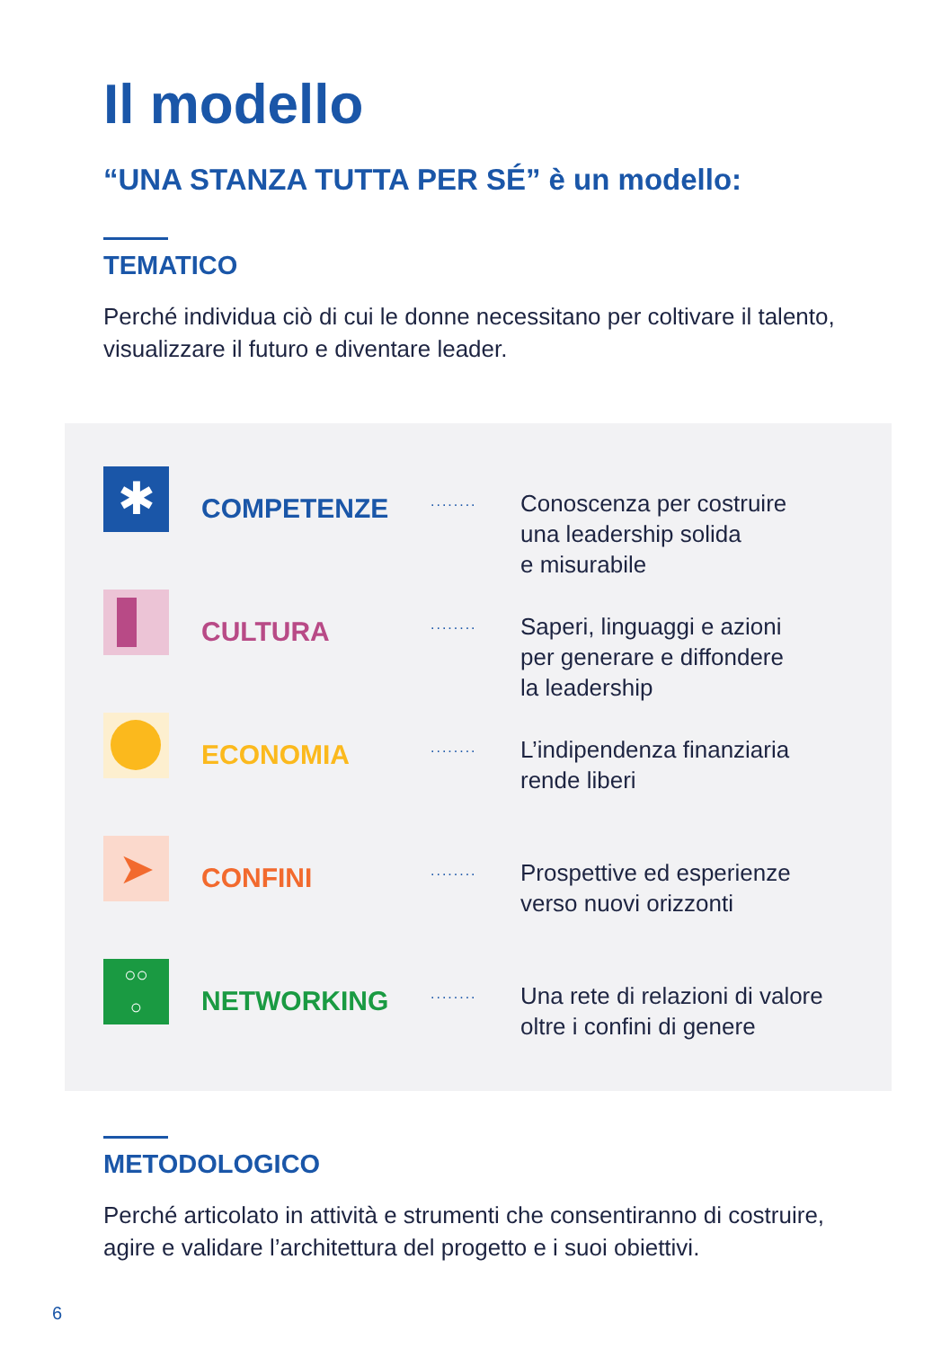Il modello
“UNA STANZA TUTTA PER SÉ” è un modello:
TEMATICO
Perché individua ciò di cui le donne necessitano per coltivare il talento, visualizzare il futuro e diventare leader.
✱
COMPETENZE
........
Conoscenza per costruire
una leadership solida
e misurabile
CULTURA
........
Saperi, linguaggi e azioni
per generare e diffondere
la leadership
ECONOMIA
........
L’indipendenza finanziaria
rende liberi
➤
CONFINI
........
Prospettive ed esperienze
verso nuovi orizzonti
○○
○
NETWORKING
........
Una rete di relazioni di valore
oltre i confini di genere
METODOLOGICO
Perché articolato in attività e strumenti che consentiranno di costruire, agire e validare l’architettura del progetto e i suoi obiettivi.
6